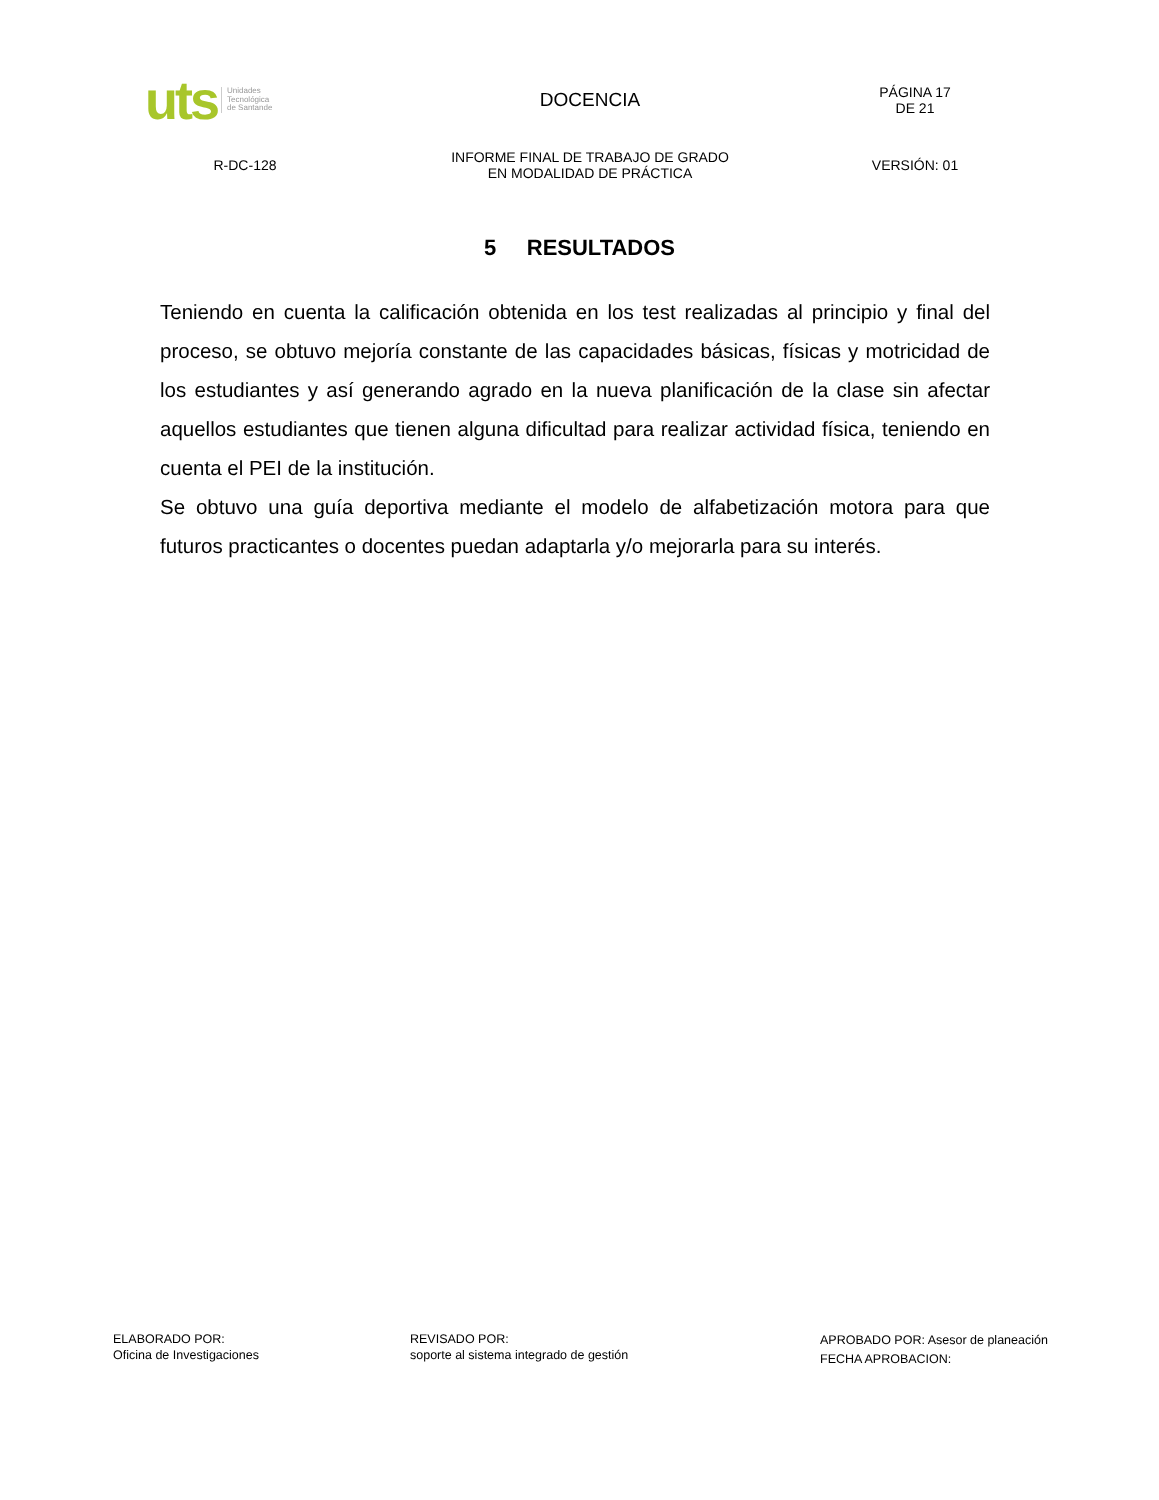| uts Unidades Tecnológica de Santande | DOCENCIA | PÁGINA 17 DE 21 |
| R-DC-128 | INFORME FINAL DE TRABAJO DE GRADO EN MODALIDAD DE PRÁCTICA | VERSIÓN: 01 |
5 RESULTADOS
Teniendo en cuenta la calificación obtenida en los test realizadas al principio y final del proceso, se obtuvo mejoría constante de las capacidades básicas, físicas y motricidad de los estudiantes y así generando agrado en la nueva planificación de la clase sin afectar aquellos estudiantes que tienen alguna dificultad para realizar actividad física, teniendo en cuenta el PEI de la institución.
Se obtuvo una guía deportiva mediante el modelo de alfabetización motora para que futuros practicantes o docentes puedan adaptarla y/o mejorarla para su interés.
ELABORADO POR:
Oficina de Investigaciones
REVISADO POR:
soporte al sistema integrado de gestión
APROBADO POR: Asesor de planeación
FECHA APROBACION: